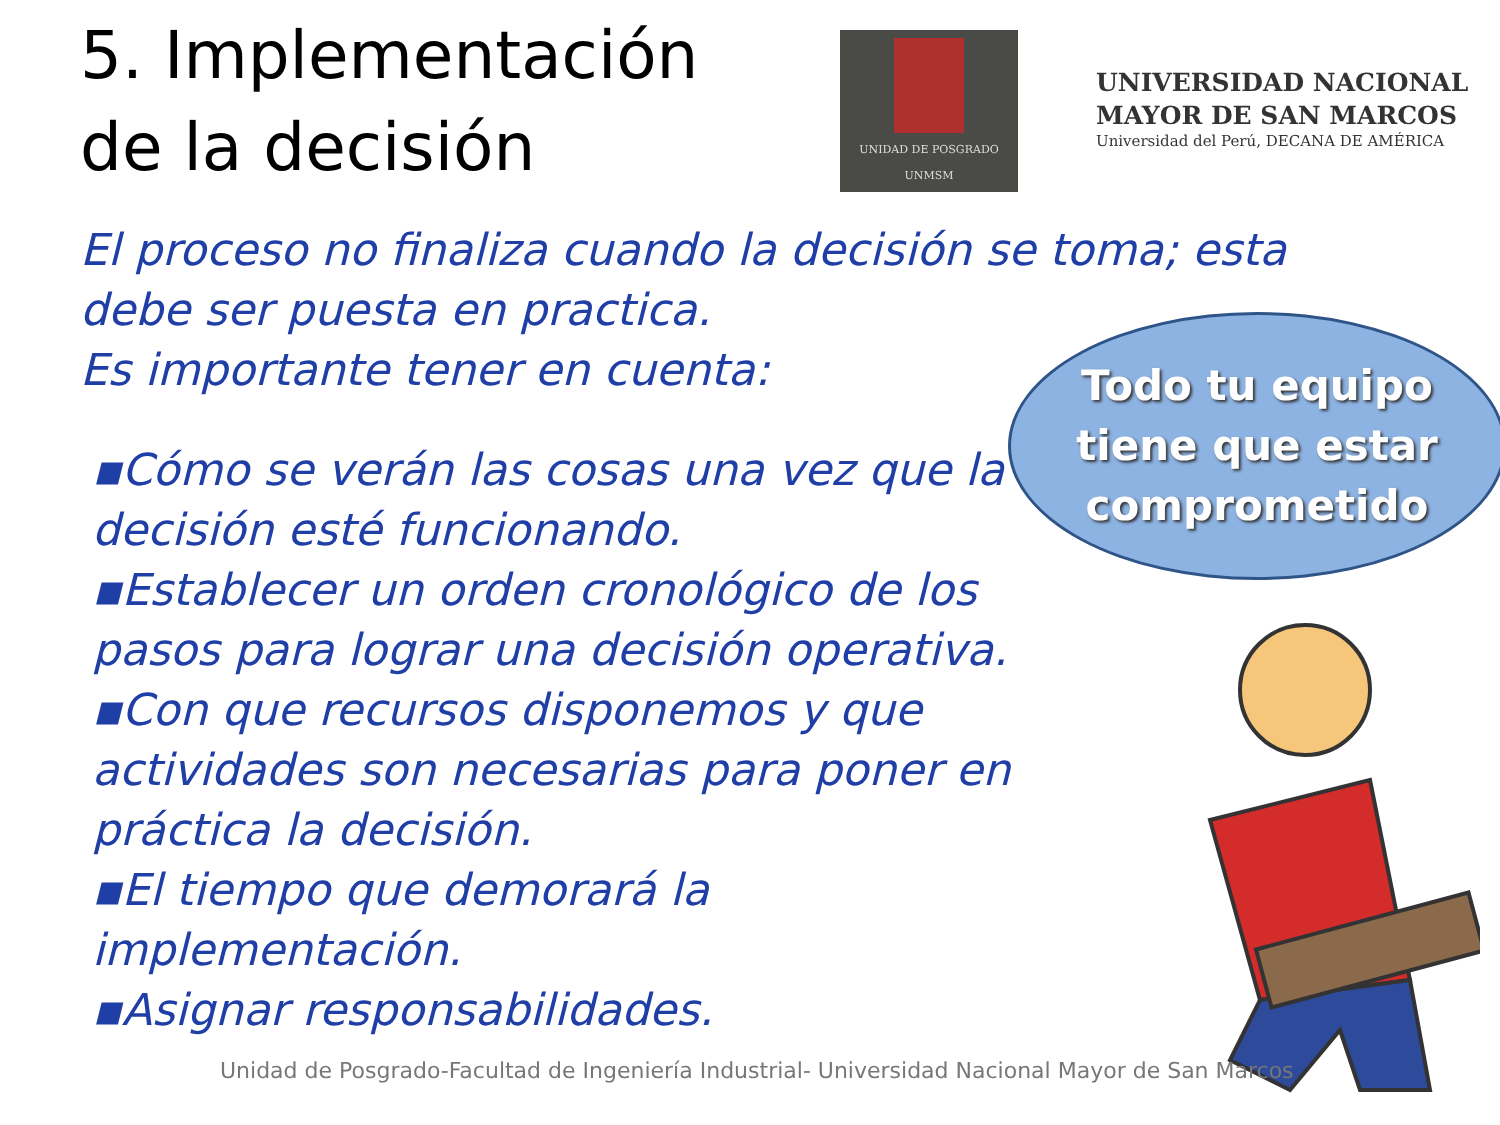5. Implementación de la decisión
UNIDAD DE POSGRADO
UNMSM
UNIVERSIDAD NACIONAL
MAYOR DE SAN MARCOS
Universidad del Perú, DECANA DE AMÉRICA
El proceso no finaliza cuando la decisión se toma; esta debe ser puesta en practica.
Es importante tener en cuenta:
▪Cómo se verán las cosas una vez que la decisión esté funcionando.
▪Establecer un orden cronológico de los pasos para lograr una decisión operativa.
▪Con que recursos disponemos y que actividades son necesarias para poner en práctica la decisión.
▪El tiempo que demorará la implementación.
▪Asignar responsabilidades.
Todo tu equipo
tiene que estar
comprometido
Unidad de Posgrado-Facultad de Ingeniería Industrial- Universidad Nacional Mayor de San Marcos